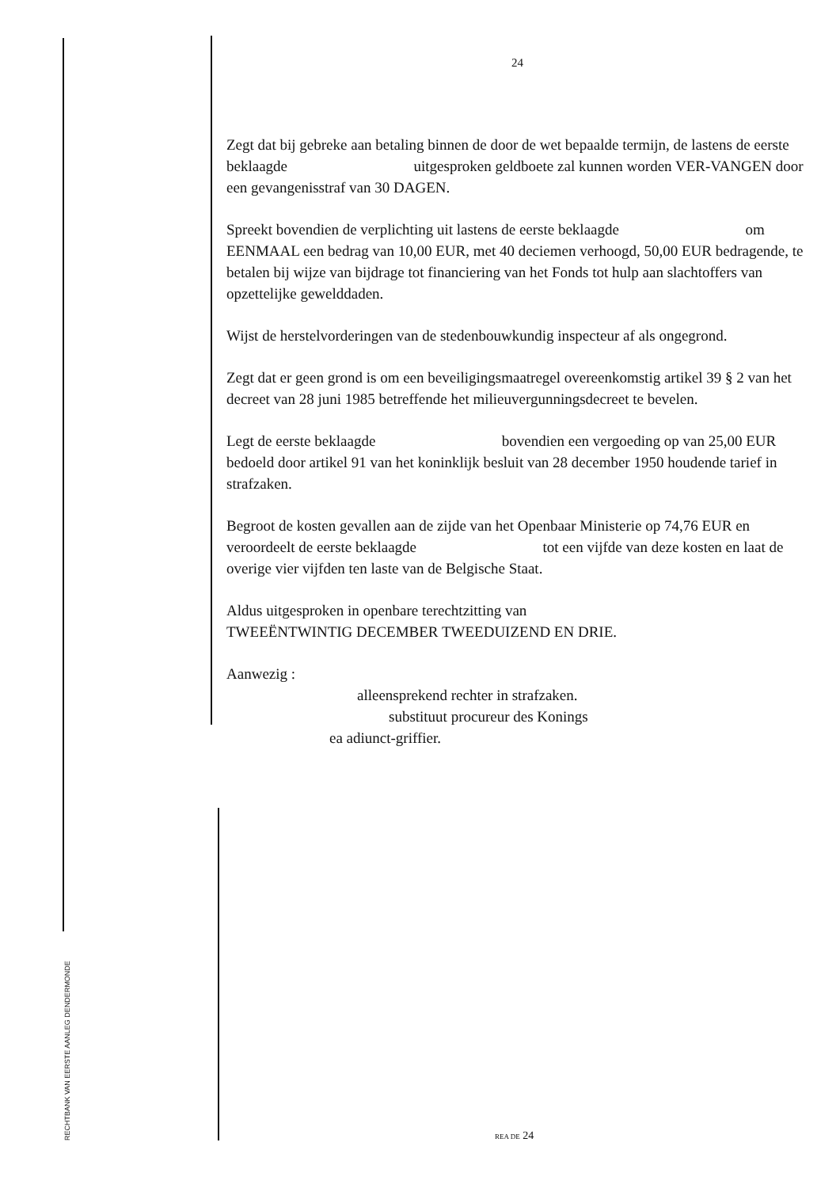24
Zegt dat bij gebreke aan betaling binnen de door de wet bepaalde termijn, de lastens de eerste beklaagde uitgesproken geldboete zal kunnen worden VER-VANGEN door een gevangenisstraf van 30 DAGEN.
Spreekt bovendien de verplichting uit lastens de eerste beklaagde om EENMAAL een bedrag van 10,00 EUR, met 40 deciemen verhoogd, 50,00 EUR bedragende, te betalen bij wijze van bijdrage tot financiering van het Fonds tot hulp aan slachtoffers van opzettelijke gewelddaden.
Wijst de herstelvorderingen van de stedenbouwkundig inspecteur af als ongegrond.
Zegt dat er geen grond is om een beveiligingsmaatregel overeenkomstig artikel 39 § 2 van het decreet van 28 juni 1985 betreffende het milieuvergunningsdecreet te bevelen.
Legt de eerste beklaagde bovendien een vergoeding op van 25,00 EUR bedoeld door artikel 91 van het koninklijk besluit van 28 december 1950 houdende tarief in strafzaken.
Begroot de kosten gevallen aan de zijde van het Openbaar Ministerie op 74,76 EUR en veroordeelt de eerste beklaagde tot een vijfde van deze kosten en laat de overige vier vijfden ten laste van de Belgische Staat.
Aldus uitgesproken in openbare terechtzitting van
TWEEËNTWINTIG DECEMBER TWEEDUIZEND EN DRIE.
Aanwezig :
alleensprekend rechter in strafzaken.
substituut procureur des Konings
ea adiunct-griffier.
RECHTBANK VAN EERSTE AANLEG DENDERMONDE
REA DE 24